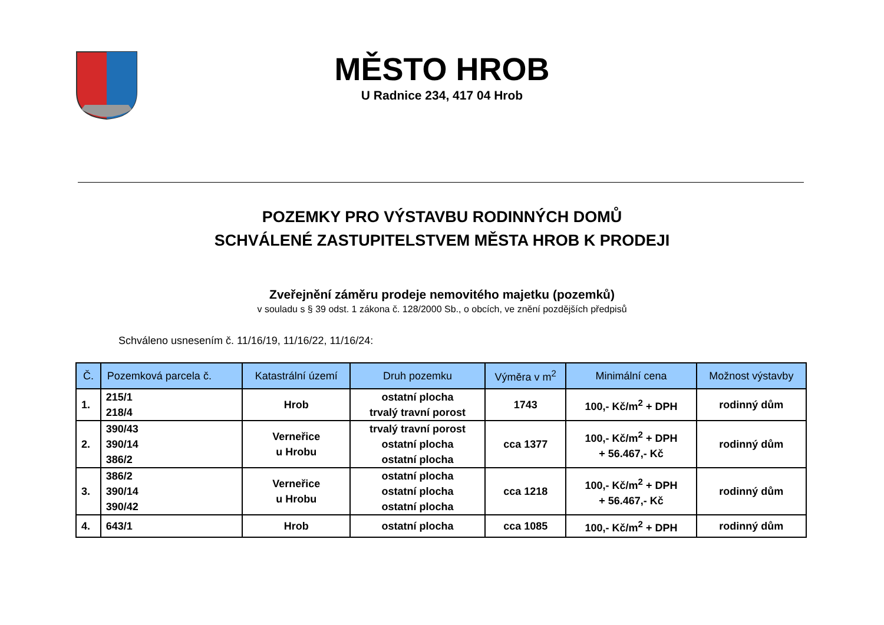MĚSTO HROB
U Radnice 234, 417 04 Hrob
POZEMKY PRO VÝSTAVBU RODINNÝCH DOMŮ
SCHVÁLENÉ ZASTUPITELSTVEM MĚSTA HROB K PRODEJI
Zveřejnění záměru prodeje nemovitého majetku (pozemků)
v souladu s § 39 odst. 1 zákona č. 128/2000 Sb., o obcích, ve znění pozdějších předpisů
Schváleno usnesením č. 11/16/19, 11/16/22, 11/16/24:
| Č. | Pozemková parcela č. | Katastrální území | Druh pozemku | Výměra v m<sup>2</sup> | Minimální cena | Možnost výstavby |
| --- | --- | --- | --- | --- | --- | --- |
| 1. | 215/1 218/4 | Hrob | ostatní plocha trvalý travní porost | 1743 | 100,- Kč/m<sup>2</sup> + DPH | rodinný dům |
| 2. | 390/43 390/14 386/2 | Verneřice u Hrobu | trvalý travní porost ostatní plocha ostatní plocha | cca 1377 | 100,- Kč/m<sup>2</sup> + DPH + 56.467,- Kč | rodinný dům |
| 3. | 386/2 390/14 390/42 | Verneřice u Hrobu | ostatní plocha ostatní plocha ostatní plocha | cca 1218 | 100,- Kč/m<sup>2</sup> + DPH + 56.467,- Kč | rodinný dům |
| 4. | 643/1 | Hrob | ostatní plocha | cca 1085 | 100,- Kč/m<sup>2</sup> + DPH | rodinný dům |